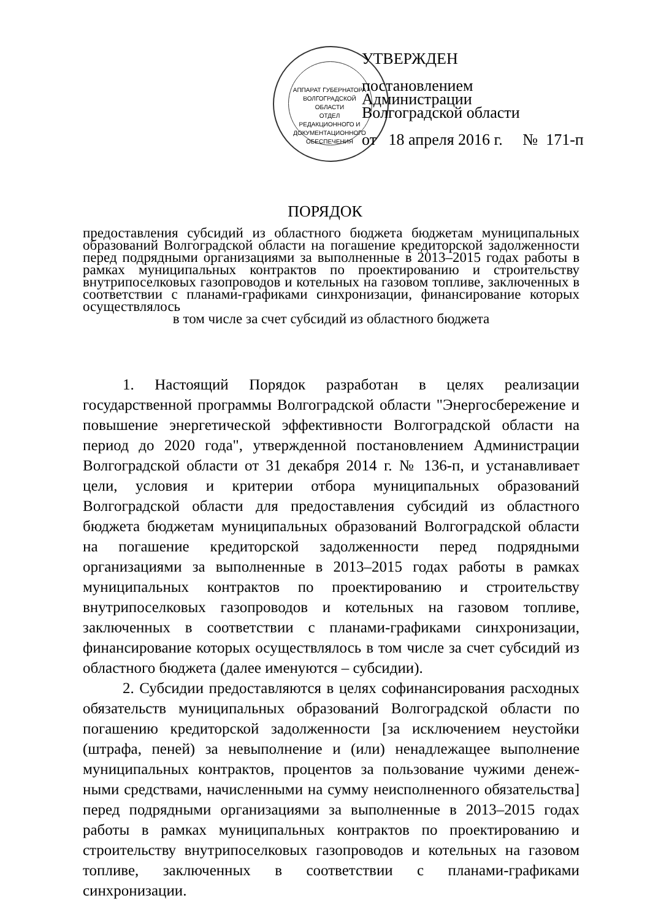АППАРАТ ГУБЕРНАТОРА ВОЛГОГРАДСКОЙ ОБЛАСТИ
ОТДЕЛ РЕДАКЦИОННОГО И ДОКУМЕНТАЦИОННОГО ОБЕСПЕЧЕНИЯ
УТВЕРЖДЕН
постановлением
Администрации
Волгоградской области
от 18 апреля 2016 г. № 171-п
ПОРЯДОК
предоставления субсидий из областного бюджета бюджетам муниципальных образований Волгоградской области на погашение кредиторской задолженности перед подрядными организациями за выполненные в 2013–2015 годах работы в рамках муниципальных контрактов по проектированию и строительству внутрипоселковых газопроводов и котельных на газовом топливе, заключенных в соответствии с планами-графиками синхронизации, финансирование которых осуществлялось
в том числе за счет субсидий из областного бюджета
1. Настоящий Порядок разработан в целях реализации государственной программы Волгоградской области "Энергосбережение и повышение энергетической эффективности Волгоградской области на период до 2020 года", утвержденной постановлением Администрации Волгоградской области от 31 декабря 2014 г. № 136-п, и устанавливает цели, условия и критерии отбора муниципальных образований Волгоградской области для предоставления субсидий из областного бюджета бюджетам муниципальных образований Волгоградской области на погашение кредиторской задолженности перед подрядными организациями за выполненные в 2013–2015 годах работы в рамках муниципальных контрактов по проектированию и строительству внутрипоселковых газопроводов и котельных на газовом топливе, заключенных в соответствии с планами-графиками синхронизации, финансирование которых осуществлялось в том числе за счет субсидий из областного бюджета (далее именуются – субсидии).
2. Субсидии предоставляются в целях софинансирования расходных обязательств муниципальных образований Волгоградской области по погашению кредиторской задолженности [за исключением неустойки (штрафа, пеней) за невыполнение и (или) ненадлежащее выполнение муниципальных контрактов, процентов за пользование чужими денеж-ными средствами, начисленными на сумму неисполненного обязательства] перед подрядными организациями за выполненные в 2013–2015 годах работы в рамках муниципальных контрактов по проектированию и строительству внутрипоселковых газопроводов и котельных на газовом топливе, заключенных в соответствии с планами-графиками синхронизации.